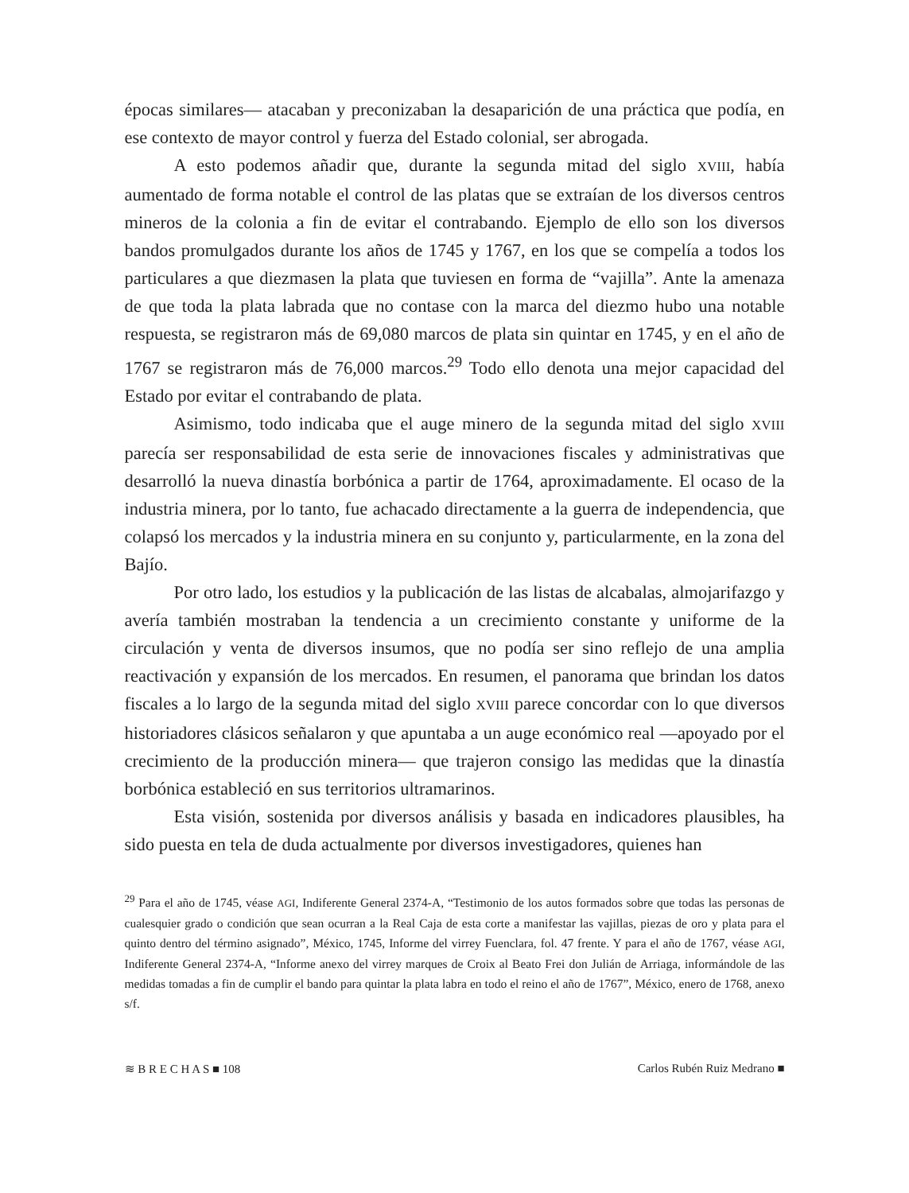épocas similares— atacaban y preconizaban la desaparición de una práctica que podía, en ese contexto de mayor control y fuerza del Estado colonial, ser abrogada.
A esto podemos añadir que, durante la segunda mitad del siglo XVIII, había aumentado de forma notable el control de las platas que se extraían de los diversos centros mineros de la colonia a fin de evitar el contrabando. Ejemplo de ello son los diversos bandos promulgados durante los años de 1745 y 1767, en los que se compelía a todos los particulares a que diezmasen la plata que tuviesen en forma de “vajilla”. Ante la amenaza de que toda la plata labrada que no contase con la marca del diezmo hubo una notable respuesta, se registraron más de 69,080 marcos de plata sin quintar en 1745, y en el año de 1767 se registraron más de 76,000 marcos.<sup>29</sup> Todo ello denota una mejor capacidad del Estado por evitar el contrabando de plata.
Asimismo, todo indicaba que el auge minero de la segunda mitad del siglo XVIII parecía ser responsabilidad de esta serie de innovaciones fiscales y administrativas que desarrolló la nueva dinastía borbónica a partir de 1764, aproximadamente. El ocaso de la industria minera, por lo tanto, fue achacado directamente a la guerra de independencia, que colapsó los mercados y la industria minera en su conjunto y, particularmente, en la zona del Bajío.
Por otro lado, los estudios y la publicación de las listas de alcabalas, almojarifazgo y avería también mostraban la tendencia a un crecimiento constante y uniforme de la circulación y venta de diversos insumos, que no podía ser sino reflejo de una amplia reactivación y expansión de los mercados. En resumen, el panorama que brindan los datos fiscales a lo largo de la segunda mitad del siglo XVIII parece concordar con lo que diversos historiadores clásicos señalaron y que apuntaba a un auge económico real —apoyado por el crecimiento de la producción minera— que trajeron consigo las medidas que la dinastía borbónica estableció en sus territorios ultramarinos.
Esta visión, sostenida por diversos análisis y basada en indicadores plausibles, ha sido puesta en tela de duda actualmente por diversos investigadores, quienes han
<sup>29</sup> Para el año de 1745, véase AGI, Indiferente General 2374-A, “Testimonio de los autos formados sobre que todas las personas de cualesquier grado o condición que sean ocurran a la Real Caja de esta corte a manifestar las vajillas, piezas de oro y plata para el quinto dentro del término asignado”, México, 1745, Informe del virrey Fuenclara, fol. 47 frente. Y para el año de 1767, véase AGI, Indiferente General 2374-A, “Informe anexo del virrey marques de Croix al Beato Frei don Julián de Arriaga, informándole de las medidas tomadas a fin de cumplir el bando para quintar la plata labra en todo el reino el año de 1767”, México, enero de 1768, anexo s/f.
≋ B R E C H A S ■ 108 Carlos Rubén Ruiz Medrano ■